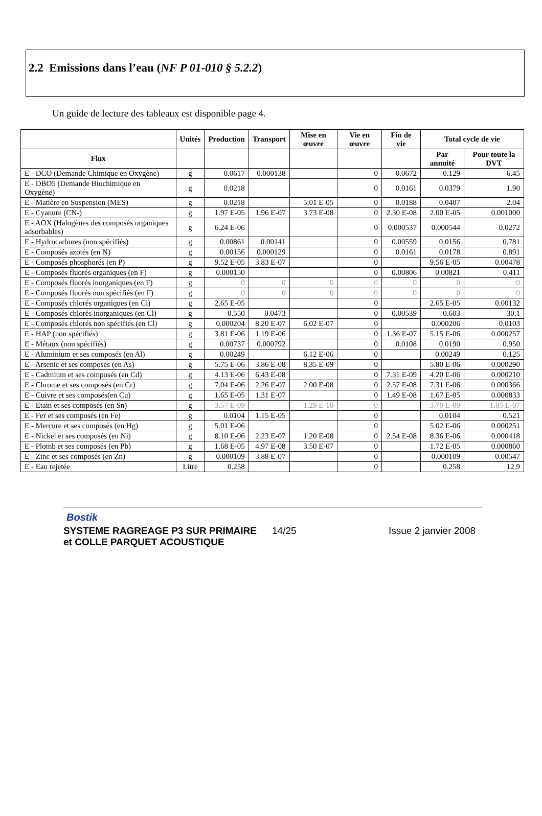2.2 Emissions dans l’eau (NF P 01-010 § 5.2.2)
Un guide de lecture des tableaux est disponible page 4.
| | Unités | Production | Transport | Mise en œuvre | Vie en œuvre | Fin de vie | Total cycle de vie | |
| --- | --- | --- | --- | --- | --- | --- | --- | --- |
| Flux | | | | | | | Par annuité | Pour toute la DVT |
| E - DCO (Demande Chimique en Oxygène) | g | 0.0617 | 0.000138 | | 0 | 0.0672 | 0.129 | 6.45 |
| E - DBO5 (Demande Biochimique en Oxygène) | g | 0.0218 | | | 0 | 0.0161 | 0.0379 | 1.90 |
| E - Matière en Suspension (MES) | g | 0.0218 | | 5.01 E-05 | 0 | 0.0188 | 0.0407 | 2.04 |
| E - Cyanure (CN-) | g | 1.97 E-05 | 1.96 E-07 | 3.73 E-08 | 0 | 2.30 E-08 | 2.00 E-05 | 0.001000 |
| E - AOX (Halogènes des composés organiques adsorbables) | g | 6.24 E-06 | | | 0 | 0.000537 | 0.000544 | 0.0272 |
| E - Hydrocarbures (non spécifiés) | g | 0.00861 | 0.00141 | | 0 | 0.00559 | 0.0156 | 0.781 |
| E - Composés azotés (en N) | g | 0.00156 | 0.000129 | | 0 | 0.0161 | 0.0178 | 0.891 |
| E - Composés phosphorés (en P) | g | 9.52 E-05 | 3.83 E-07 | | 0 | | 9.56 E-05 | 0.00478 |
| E - Composés fluorés organiques (en F) | g | 0.000150 | | | 0 | 0.00806 | 0.00821 | 0.411 |
| E - Composés fluorés inorganiques (en F) | g | 0 | 0 | 0 | 0 | 0 | 0 | 0 |
| E - Composés fluorés non spécifiés (en F) | g | 0 | 0 | 0 | 0 | 0 | 0 | 0 |
| E - Composés chlorés organiques (en Cl) | g | 2.65 E-05 | | | 0 | | 2.65 E-05 | 0.00132 |
| E - Composés chlorés inorganiques (en Cl) | g | 0.550 | 0.0473 | | 0 | 0.00539 | 0.603 | 30.1 |
| E - Composés chlorés non spécifiés (en Cl) | g | 0.000204 | 8.20 E-07 | 6.02 E-07 | 0 | | 0.000206 | 0.0103 |
| E - HAP (non spécifiés) | g | 3.81 E-06 | 1.19 E-06 | | 0 | 1.36 E-07 | 5.15 E-06 | 0.000257 |
| E - Métaux (non spécifiés) | g | 0.00737 | 0.000792 | | 0 | 0.0108 | 0.0190 | 0.950 |
| E - Aluminium et ses composés (en Al) | g | 0.00249 | | 6.12 E-06 | 0 | | 0.00249 | 0.125 |
| E - Arsenic et ses composés (en As) | g | 5.75 E-06 | 3.86 E-08 | 8.35 E-09 | 0 | | 5.80 E-06 | 0.000290 |
| E - Cadmium et ses composés (en Cd) | g | 4.13 E-06 | 6.43 E-08 | | 0 | 7.31 E-09 | 4.20 E-06 | 0.000210 |
| E - Chrome et ses composés (en Cr) | g | 7.04 E-06 | 2.26 E-07 | 2.00 E-08 | 0 | 2.57 E-08 | 7.31 E-06 | 0.000366 |
| E - Cuivre et ses composés(en Cu) | g | 1.65 E-05 | 1.31 E-07 | | 0 | 1.49 E-08 | 1.67 E-05 | 0.000833 |
| E - Etain et ses composés (en Sn) | g | 3.57 E-09 | | 1.29 E-10 | 0 | | 3.70 E-09 | 1.85 E-07 |
| E - Fer et ses composés (en Fe) | g | 0.0104 | 1.15 E-05 | | 0 | | 0.0104 | 0.521 |
| E - Mercure et ses composés (en Hg) | g | 5.01 E-06 | | | 0 | | 5.02 E-06 | 0.000251 |
| E - Nickel et ses composés (en Ni) | g | 8.10 E-06 | 2.23 E-07 | 1.20 E-08 | 0 | 2.54 E-08 | 8.36 E-06 | 0.000418 |
| E - Plomb et ses composés (en Pb) | g | 1.68 E-05 | 4.97 E-08 | 3.50 E-07 | 0 | | 1.72 E-05 | 0.000860 |
| E - Zinc et ses composés (en Zn) | g | 0.000109 | 3.88 E-07 | | 0 | | 0.000109 | 0.00547 |
| E - Eau rejetée | Litre | 0.258 | | | 0 | | 0.258 | 12.9 |
Bostik
SYSTEME RAGREAGE P3 SUR PRIMAIRE
et COLLE PARQUET ACOUSTIQUE
14/25 Issue 2 janvier 2008